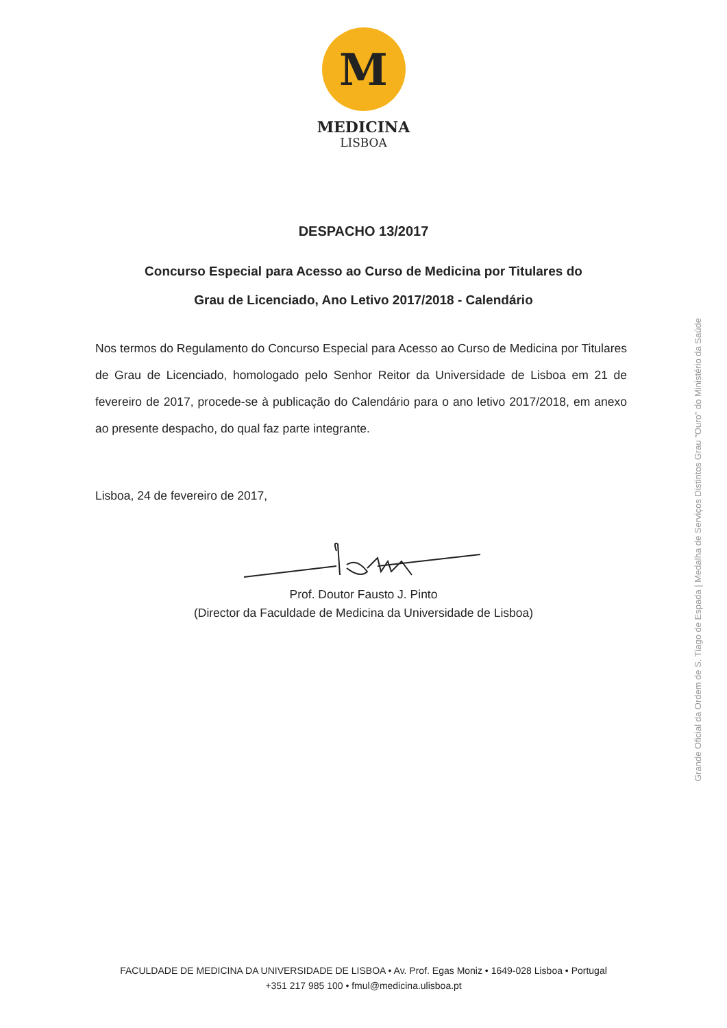M
MEDICINA
LISBOA
DESPACHO 13/2017
Concurso Especial para Acesso ao Curso de Medicina por Titulares do
Grau de Licenciado, Ano Letivo 2017/2018 - Calendário
Nos termos do Regulamento do Concurso Especial para Acesso ao Curso de Medicina por Titulares de Grau de Licenciado, homologado pelo Senhor Reitor da Universidade de Lisboa em 21 de fevereiro de 2017, procede-se à publicação do Calendário para o ano letivo 2017/2018, em anexo ao presente despacho, do qual faz parte integrante.
Lisboa, 24 de fevereiro de 2017,
Prof. Doutor Fausto J. Pinto
(Director da Faculdade de Medicina da Universidade de Lisboa)
Grande Oficial da Ordem de S. Tiago de Espada | Medalha de Serviços Distintos Grau "Ouro" do Ministério da Saúde
FACULDADE DE MEDICINA DA UNIVERSIDADE DE LISBOA • Av. Prof. Egas Moniz • 1649-028 Lisboa • Portugal
+351 217 985 100 • fmul@medicina.ulisboa.pt